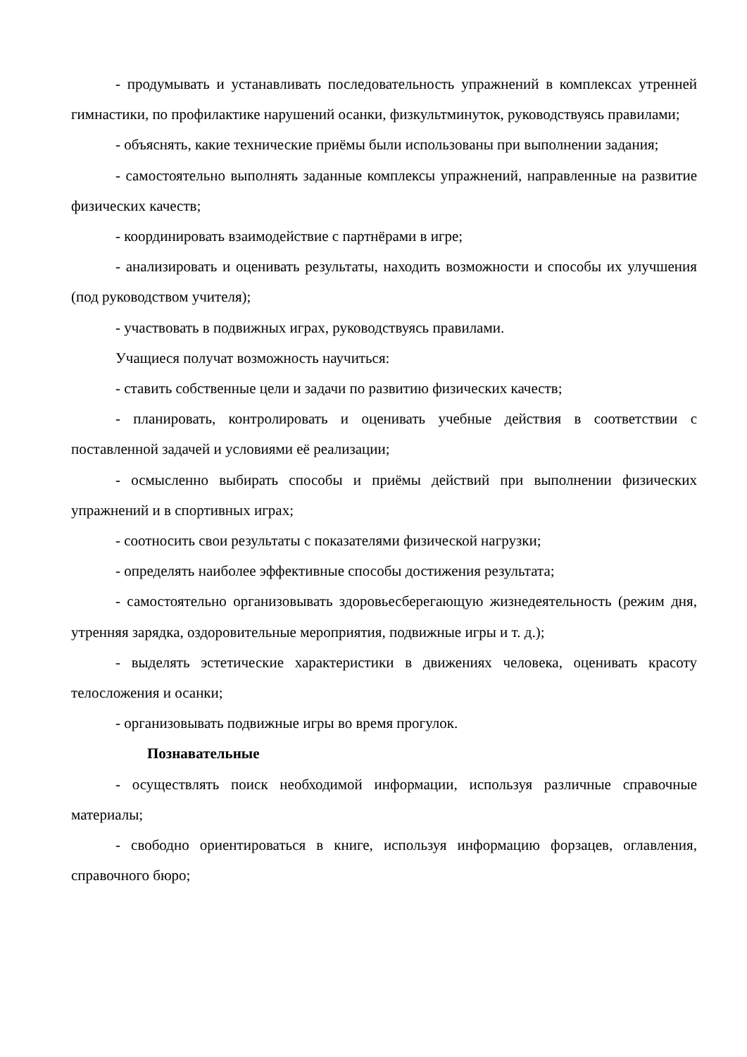- продумывать и устанавливать последовательность упражнений в комплексах утренней гимнастики, по профилактике нарушений осанки, физкультминуток, руководствуясь правилами;
- объяснять, какие технические приёмы были использованы при выполнении задания;
- самостоятельно выполнять заданные комплексы упражнений, направленные на развитие физических качеств;
- координировать взаимодействие с партнёрами в игре;
- анализировать и оценивать результаты, находить возможности и способы их улучшения (под руководством учителя);
- участвовать в подвижных играх, руководствуясь правилами.
Учащиеся получат возможность научиться:
- ставить собственные цели и задачи по развитию физических качеств;
- планировать, контролировать и оценивать учебные действия в соответствии с поставленной задачей и условиями её реализации;
- осмысленно выбирать способы и приёмы действий при выполнении физических упражнений и в спортивных играх;
- соотносить свои результаты с показателями физической нагрузки;
- определять наиболее эффективные способы достижения результата;
- самостоятельно организовывать здоровьесберегающую жизнедеятельность (режим дня, утренняя зарядка, оздоровительные мероприятия, подвижные игры и т. д.);
- выделять эстетические характеристики в движениях человека, оценивать красоту телосложения и осанки;
- организовывать подвижные игры во время прогулок.
Познавательные
- осуществлять поиск необходимой информации, используя различные справочные материалы;
- свободно ориентироваться в книге, используя информацию форзацев, оглавления, справочного бюро;